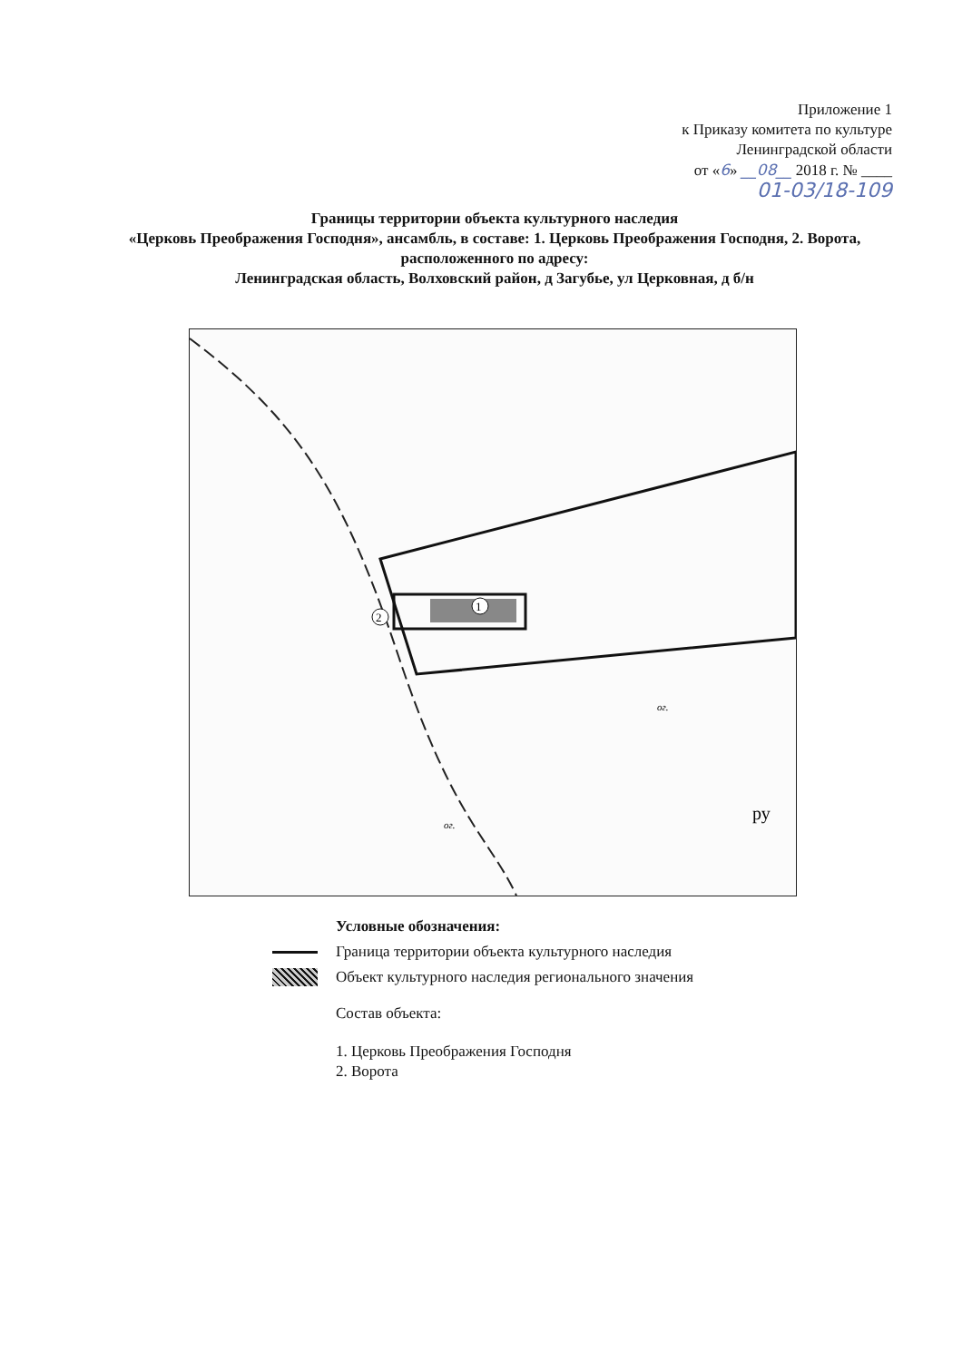Приложение 1
к Приказу комитета по культуре
Ленинградской области
от «6» __08__ 2018 г. № ____
01-03/18-109
Границы территории объекта культурного наследия
«Церковь Преображения Господня», ансамбль, в составе: 1. Церковь Преображения Господня, 2. Ворота, расположенного по адресу:
Ленинградская область, Волховский район, д Загубье, ул Церковная, д б/н
1
2
ру
ог.
ог.
Условные обозначения:
Граница территории объекта культурного наследия
Объект культурного наследия регионального значения
Состав объекта:
1. Церковь Преображения Господня
2. Ворота